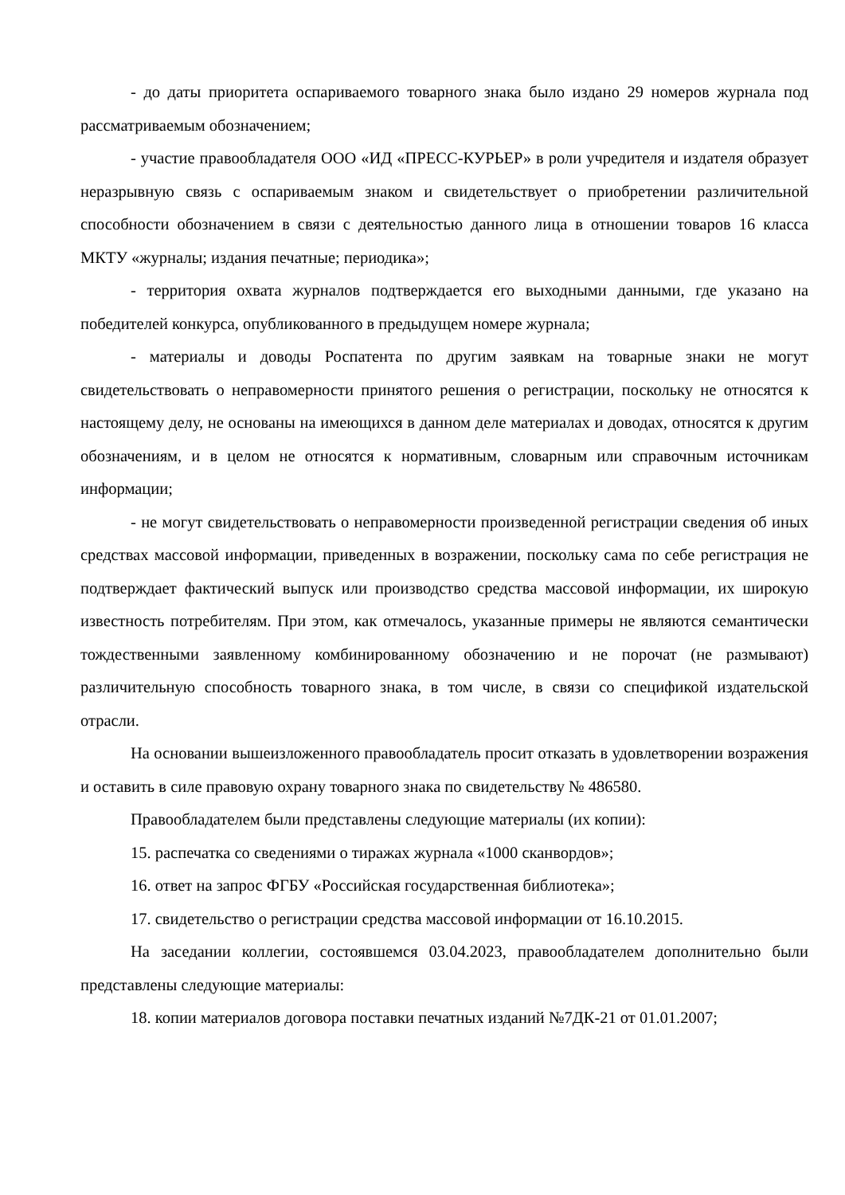- до даты приоритета оспариваемого товарного знака было издано 29 номеров журнала под рассматриваемым обозначением;
- участие правообладателя ООО «ИД «ПРЕСС-КУРЬЕР» в роли учредителя и издателя образует неразрывную связь с оспариваемым знаком и свидетельствует о приобретении различительной способности обозначением в связи с деятельностью данного лица в отношении товаров 16 класса МКТУ «журналы; издания печатные; периодика»;
- территория охвата журналов подтверждается его выходными данными, где указано на победителей конкурса, опубликованного в предыдущем номере журнала;
- материалы и доводы Роспатента по другим заявкам на товарные знаки не могут свидетельствовать о неправомерности принятого решения о регистрации, поскольку не относятся к настоящему делу, не основаны на имеющихся в данном деле материалах и доводах, относятся к другим обозначениям, и в целом не относятся к нормативным, словарным или справочным источникам информации;
- не могут свидетельствовать о неправомерности произведенной регистрации сведения об иных средствах массовой информации, приведенных в возражении, поскольку сама по себе регистрация не подтверждает фактический выпуск или производство средства массовой информации, их широкую известность потребителям. При этом, как отмечалось, указанные примеры не являются семантически тождественными заявленному комбинированному обозначению и не порочат (не размывают) различительную способность товарного знака, в том числе, в связи со спецификой издательской отрасли.
На основании вышеизложенного правообладатель просит отказать в удовлетворении возражения и оставить в силе правовую охрану товарного знака по свидетельству № 486580.
Правообладателем были представлены следующие материалы (их копии):
15. распечатка со сведениями о тиражах журнала «1000 сканвордов»;
16. ответ на запрос ФГБУ «Российская государственная библиотека»;
17. свидетельство о регистрации средства массовой информации от 16.10.2015.
На заседании коллегии, состоявшемся 03.04.2023, правообладателем дополнительно были представлены следующие материалы:
18. копии материалов договора поставки печатных изданий №7ДК-21 от 01.01.2007;